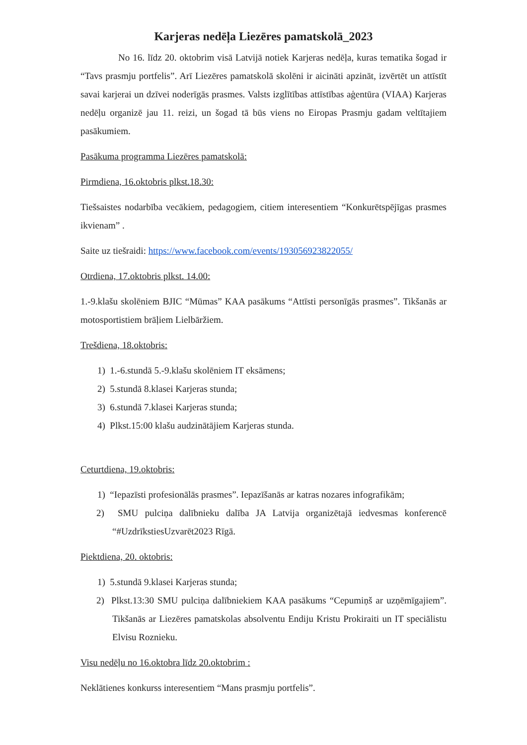Karjeras nedēļa Liezēres pamatskolā_2023
No 16. līdz 20. oktobrim visā Latvijā notiek Karjeras nedēļa, kuras tematika šogad ir “Tavs prasmju portfelis”. Arī Liezēres pamatskolā skolēni ir aicināti apzināt, izvērtēt un attīstīt savai karjerai un dzīvei noderīgās prasmes. Valsts izglītības attīstības aģentūra (VIAA) Karjeras nedēļu organizē jau 11. reizi, un šogad tā būs viens no Eiropas Prasmju gadam veltītajiem pasākumiem.
Pasākuma programma Liezēres pamatskolā:
Pirmdiena, 16.oktobris plkst.18.30:
Tiešsaistes nodarbība vecākiem, pedagogiem, citiem interesentiem “Konkurētspējīgas prasmes ikvienam” .
Saite uz tiešraidi: https://www.facebook.com/events/193056923822055/
Otrdiena, 17.oktobris plkst. 14.00:
1.-9.klašu skolēniem BJIC “Mūmas” KAA pasākums “Attīsti personīgās prasmes”. Tikšanās ar motosportistiem brāļiem Lielbāržiem.
Trešdiena, 18.oktobris:
1) 1.-6.stundā 5.-9.klašu skolēniem IT eksāmens;
2) 5.stundā 8.klasei Karjeras stunda;
3) 6.stundā 7.klasei Karjeras stunda;
4) Plkst.15:00 klašu audzinātājiem Karjeras stunda.
Ceturtdiena, 19.oktobris:
1) “Iepazīsti profesionālās prasmes”. Iepazīšanās ar katras nozares infografikām;
2) SMU pulciņa dalībnieku dalība JA Latvija organizētajā iedvesmas konferencē “#UzdrīkstiesUzvarēt2023 Rīgā.
Piektdiena, 20. oktobris:
1) 5.stundā 9.klasei Karjeras stunda;
2) Plkst.13:30 SMU pulciņa dalībniekiem KAA pasākums “Cepumiņš ar uzņēmīgajiem”. Tikšanās ar Liezēres pamatskolas absolventu Endiju Kristu Prokiraiti un IT speciālistu Elvisu Roznieku.
Visu nedēļu no 16.oktobra līdz 20.oktobrim :
Neklātienes konkurss interesentiem “Mans prasmju portfelis”.